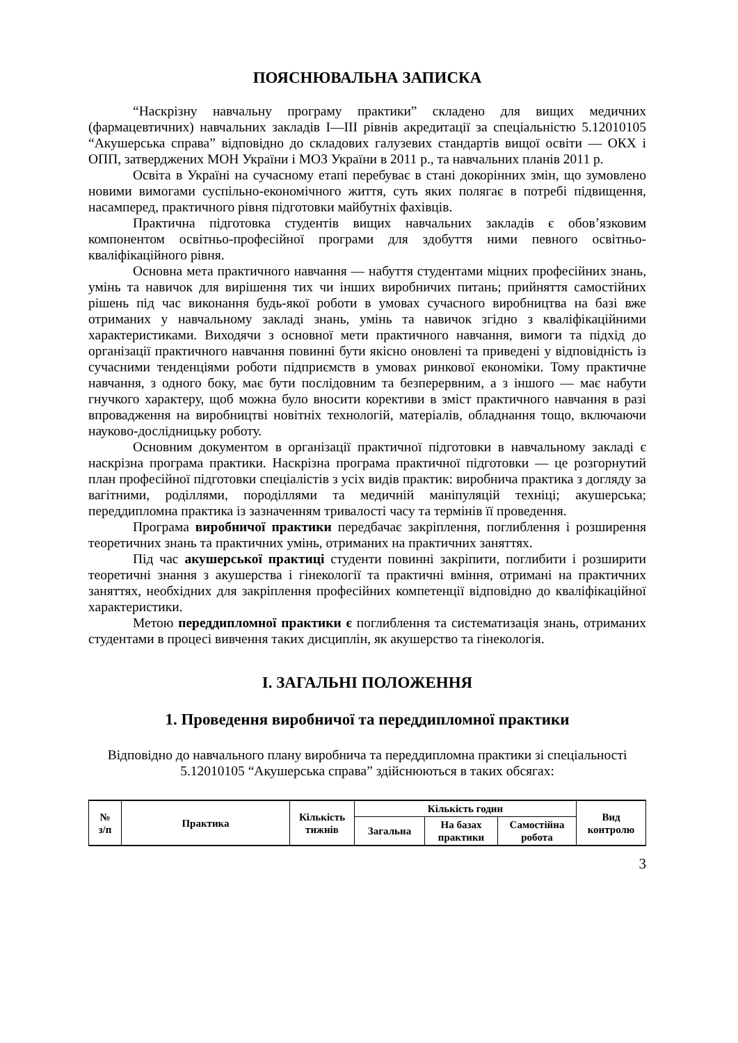ПОЯСНЮВАЛЬНА ЗАПИСКА
“Наскрізну навчальну програму практики” складено для вищих медичних (фармацевтичних) навчальних закладів І—ІІІ рівнів акредитації за спеціальністю 5.12010105 “Акушерська справа” відповідно до складових галузевих стандартів вищої освіти — ОКХ і ОПП, затверджених МОН України і МОЗ України в 2011 р., та навчальних планів 2011 р.
Освіта в Україні на сучасному етапі перебуває в стані докорінних змін, що зумовлено новими вимогами суспільно-економічного життя, суть яких полягає в потребі підвищення, насамперед, практичного рівня підготовки майбутніх фахівців.
Практична підготовка студентів вищих навчальних закладів є обов’язковим компонентом освітньо-професійної програми для здобуття ними певного освітньо-кваліфікаційного рівня.
Основна мета практичного навчання — набуття студентами міцних професійних знань, умінь та навичок для вирішення тих чи інших виробничих питань; прийняття самостійних рішень під час виконання будь-якої роботи в умовах сучасного виробництва на базі вже отриманих у навчальному закладі знань, умінь та навичок згідно з кваліфікаційними характеристиками. Виходячи з основної мети практичного навчання, вимоги та підхід до організації практичного навчання повинні бути якісно оновлені та приведені у відповідність із сучасними тенденціями роботи підприємств в умовах ринкової економіки. Тому практичне навчання, з одного боку, має бути послідовним та безперервним, а з іншого — має набути гнучкого характеру, щоб можна було вносити корективи в зміст практичного навчання в разі впровадження на виробництві новітніх технологій, матеріалів, обладнання тощо, включаючи науково-дослідницьку роботу.
Основним документом в організації практичної підготовки в навчальному закладі є наскрізна програма практики. Наскрізна програма практичної підготовки — це розгорнутий план професійної підготовки спеціалістів з усіх видів практик: виробнича практика з догляду за вагітними, роділлями, породіллями та медичній маніпуляцій техніці; акушерська; переддипломна практика із зазначенням тривалості часу та термінів її проведення.
Програма виробничої практики передбачає закріплення, поглиблення і розширення теоретичних знань та практичних умінь, отриманих на практичних заняттях.
Під час акушерської практиці студенти повинні закріпити, поглибити і розширити теоретичні знання з акушерства і гінекології та практичні вміння, отримані на практичних заняттях, необхідних для закріплення професійних компетенції відповідно до кваліфікаційної характеристики.
Метою переддипломної практики є поглиблення та систематизація знань, отриманих студентами в процесі вивчення таких дисциплін, як акушерство та гінекологія.
І. ЗАГАЛЬНІ ПОЛОЖЕННЯ
1. Проведення виробничої та переддипломної практики
Відповідно до навчального плану виробнича та переддипломна практики зі спеціальності 5.12010105 “Акушерська справа” здійснюються в таких обсягах:
| № з/п | Практика | Кількість тижнів | Кількість годин | | | Вид контролю |
| --- | --- | --- | --- | --- | --- | --- |
| | | | Загальна | На базах практики | Самостійна робота | |
3